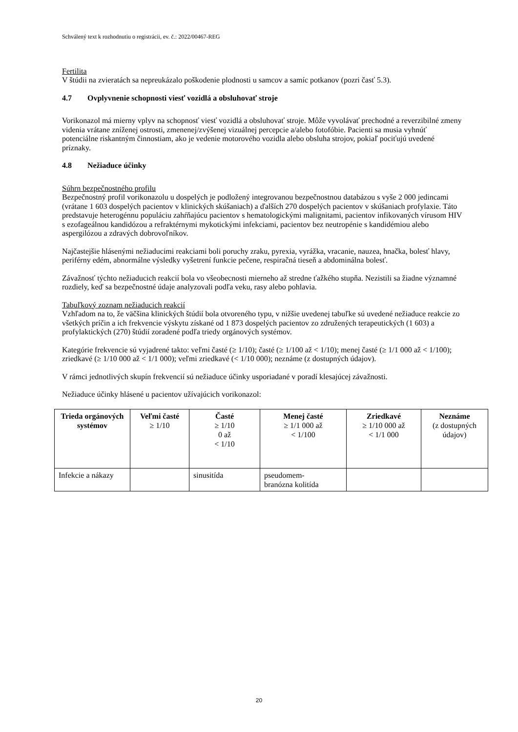Schválený text k rozhodnutiu o registrácii, ev. č.: 2022/00467-REG
Fertilita
V štúdii na zvieratách sa nepreukázalo poškodenie plodnosti u samcov a samíc potkanov (pozri časť 5.3).
4.7 Ovplyvnenie schopnosti viesť vozidlá a obsluhovať stroje
Vorikonazol má mierny vplyv na schopnosť viesť vozidlá a obsluhovať stroje. Môže vyvolávať prechodné a reverzibilné zmeny videnia vrátane zníženej ostrosti, zmenenej/zvýšenej vizuálnej percepcie a/alebo fotofóbie. Pacienti sa musia vyhnúť potenciálne riskantným činnostiam, ako je vedenie motorového vozidla alebo obsluha strojov, pokiaľ pociťujú uvedené príznaky.
4.8 Nežiaduce účinky
Súhrn bezpečnostného profilu
Bezpečnostný profil vorikonazolu u dospelých je podložený integrovanou bezpečnostnou databázou s vyše 2 000 jedincami (vrátane 1 603 dospelých pacientov v klinických skúšaniach) a ďalších 270 dospelých pacientov v skúšaniach profylaxie. Táto predstavuje heterogénnu populáciu zahŕňajúcu pacientov s hematologickými malignitami, pacientov infikovaných vírusom HIV s ezofageálnou kandidózou a refraktérnymi mykotickými infekciami, pacientov bez neutropénie s kandidémiou alebo aspergilózou a zdravých dobrovoľníkov.
Najčastejšie hlásenými nežiaducimi reakciami boli poruchy zraku, pyrexia, vyrážka, vracanie, nauzea, hnačka, bolesť hlavy, periférny edém, abnormálne výsledky vyšetrení funkcie pečene, respiračná tieseň a abdominálna bolesť.
Závažnosť týchto nežiaducich reakcií bola vo všeobecnosti mierneho až stredne ťažkého stupňa. Nezistili sa žiadne významné rozdiely, keď sa bezpečnostné údaje analyzovali podľa veku, rasy alebo pohlavia.
Tabuľkový zoznam nežiaducich reakcií
Vzhľadom na to, že väčšina klinických štúdií bola otvoreného typu, v nižšie uvedenej tabuľke sú uvedené nežiaduce reakcie zo všetkých príčin a ich frekvencie výskytu získané od 1 873 dospelých pacientov zo združených terapeutických (1 603) a profylaktických (270) štúdií zoradené podľa triedy orgánových systémov.
Kategórie frekvencie sú vyjadrené takto: veľmi časté (≥ 1/10); časté (≥ 1/100 až < 1/10); menej časté (≥ 1/1 000 až < 1/100); zriedkavé (≥ 1/10 000 až < 1/1 000); veľmi zriedkavé (< 1/10 000); neznáme (z dostupných údajov).
V rámci jednotlivých skupín frekvencií sú nežiaduce účinky usporiadané v poradí klesajúcej závažnosti.
Nežiaduce účinky hlásené u pacientov užívajúcich vorikonazol:
| Trieda orgánových systémov | Veľmi časté ≥ 1/10 | Časté ≥ 1/10 0 až < 1/10 | Menej časté ≥ 1/1 000 až < 1/100 | Zriedkavé ≥ 1/10 000 až < 1/1 000 | Neznáme (z dostupných údajov) |
| --- | --- | --- | --- | --- | --- |
| Infekcie a nákazy | | sinusitída | pseudomem- branózna kolitída | | |
20